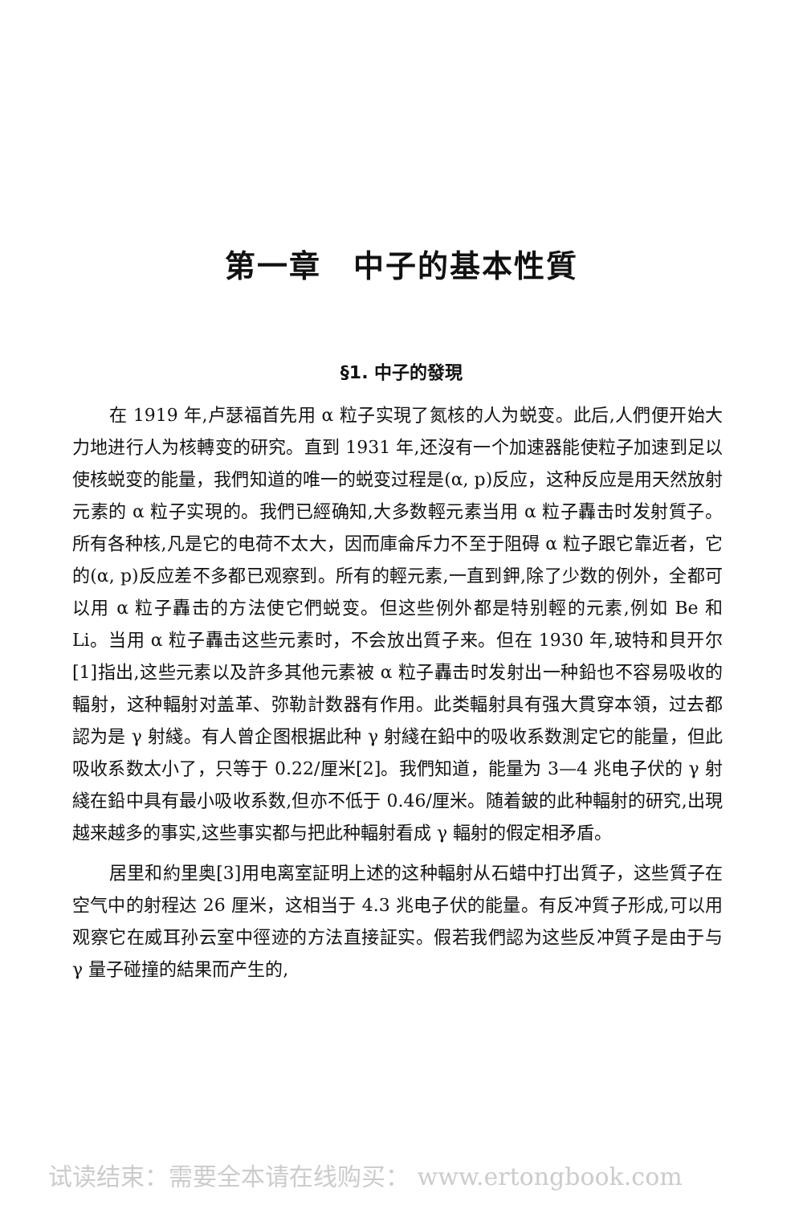第一章　中子的基本性質
§1. 中子的發現
在 1919 年,卢瑟福首先用 α 粒子实現了氮核的人为蜕变。此后,人們便开始大力地进行人为核轉变的研究。直到 1931 年,还沒有一个加速器能使粒子加速到足以使核蜕变的能量，我們知道的唯一的蜕变过程是(α, p)反应，这种反应是用天然放射元素的 α 粒子实現的。我們已經确知,大多数輕元素当用 α 粒子轟击时发射質子。所有各种核,凡是它的电荷不太大，因而庫侖斥力不至于阻碍 α 粒子跟它靠近者，它的(α, p)反应差不多都已观察到。所有的輕元素,一直到鉀,除了少数的例外，全都可以用 α 粒子轟击的方法使它們蜕变。但这些例外都是特别輕的元素,例如 Be 和 Li。当用 α 粒子轟击这些元素时，不会放出質子来。但在 1930 年,玻特和貝开尔[1]指出,这些元素以及許多其他元素被 α 粒子轟击时发射出一种鉛也不容易吸收的輻射，这种輻射对盖革、弥勒計数器有作用。此类輻射具有强大貫穿本領，过去都認为是 γ 射綫。有人曾企图根据此种 γ 射綫在鉛中的吸收系数測定它的能量，但此吸收系数太小了，只等于 0.22/厘米[2]。我們知道，能量为 3—4 兆电子伏的 γ 射綫在鉛中具有最小吸收系数,但亦不低于 0.46/厘米。随着鈹的此种輻射的研究,出現越来越多的事实,这些事实都与把此种輻射看成 γ 輻射的假定相矛盾。
居里和約里奥[3]用电离室証明上述的这种輻射从石蜡中打出質子，这些質子在空气中的射程达 26 厘米，这相当于 4.3 兆电子伏的能量。有反冲質子形成,可以用观察它在威耳孙云室中徑迹的方法直接証实。假若我們認为这些反冲質子是由于与 γ 量子碰撞的結果而产生的,
试读结束：需要全本请在线购买： www.ertongbook.com